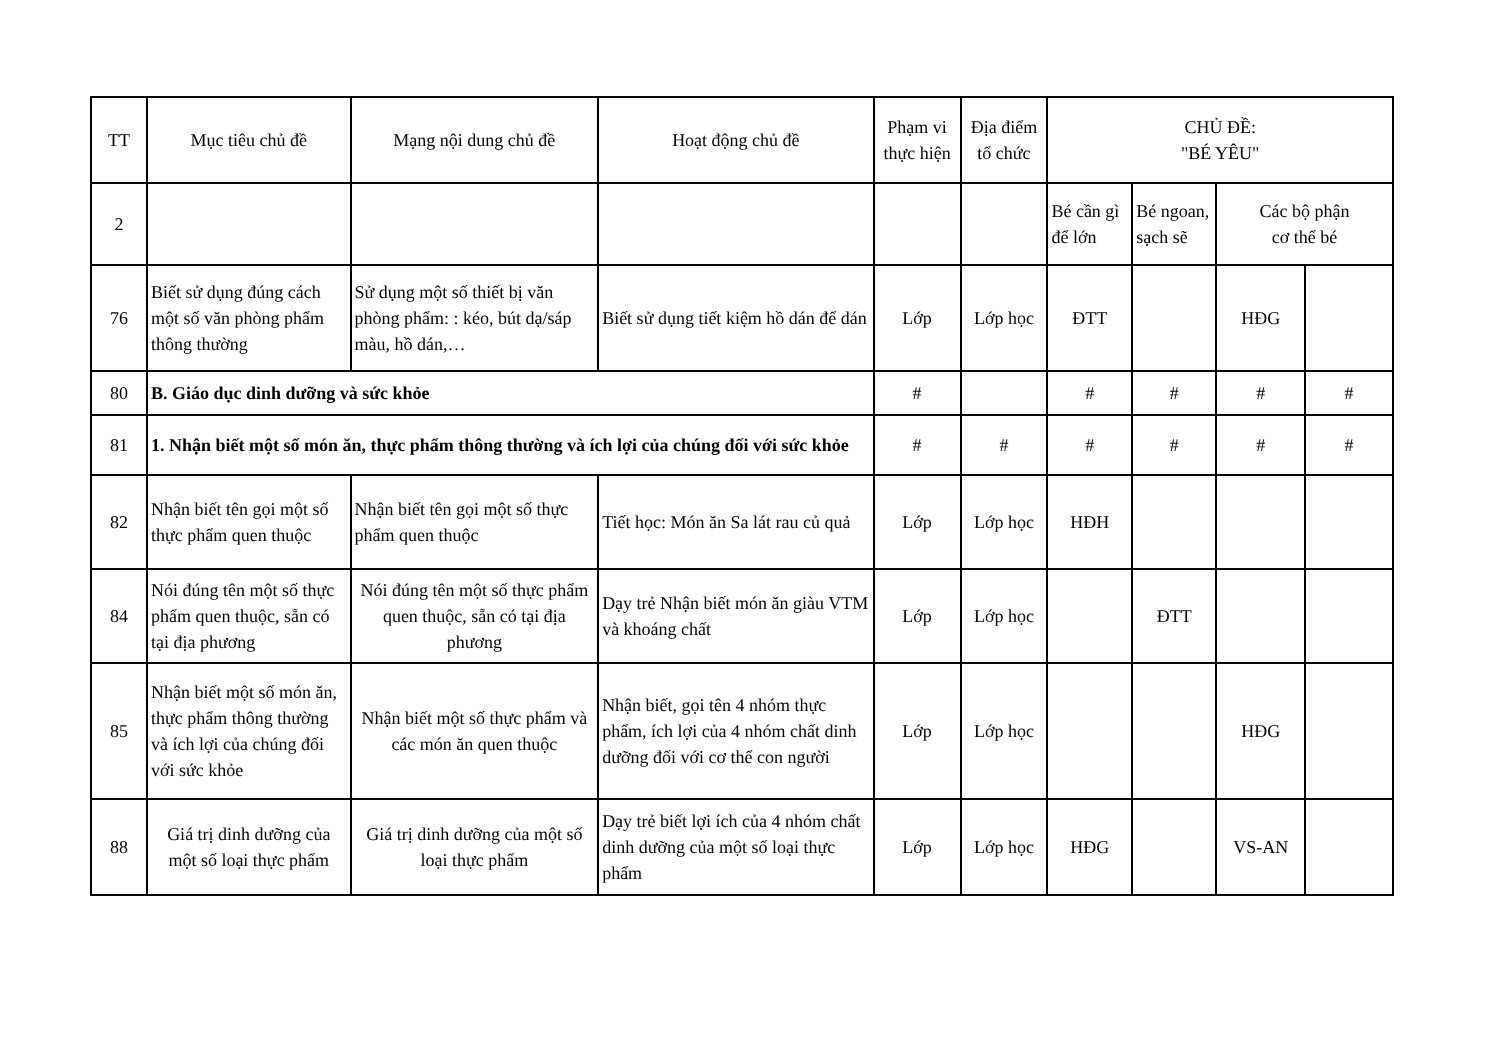| TT | Mục tiêu chủ đề | Mạng nội dung chủ đề | Hoạt động chủ đề | Phạm vi thực hiện | Địa điểm tổ chức | CHỦ ĐỀ: "BÉ YÊU" | | | |
| --- | --- | --- | --- | --- | --- | --- | --- | --- | --- |
| 2 | | | | | | Bé cần gì để lớn | Bé ngoan, sạch sẽ | Các bộ phận cơ thể bé | |
| 76 | Biết sử dụng đúng cách một số văn phòng phẩm thông thường | Sử dụng một số thiết bị văn phòng phẩm: : kéo, bút dạ/sáp màu, hồ dán,… | Biết sử dụng tiết kiệm hồ dán để dán | Lớp | Lớp học | ĐTT | | HĐG | |
| 80 | B. Giáo dục dinh dưỡng và sức khỏe | | | # | | # | # | # | # |
| 81 | 1. Nhận biết một số món ăn, thực phẩm thông thường và ích lợi của chúng đối với sức khỏe | | | # | # | # | # | # | # |
| 82 | Nhận biết tên gọi một số thực phẩm quen thuộc | Nhận biết tên gọi một số thực phẩm quen thuộc | Tiết học: Món ăn Sa lát rau củ quả | Lớp | Lớp học | HĐH | | | |
| 84 | Nói đúng tên một số thực phẩm quen thuộc, sẵn có tại địa phương | Nói đúng tên một số thực phẩm quen thuộc, sẵn có tại địa phương | Dạy trẻ Nhận biết món ăn giàu VTM và khoáng chất | Lớp | Lớp học | | ĐTT | | |
| 85 | Nhận biết một số món ăn, thực phẩm thông thường và ích lợi của chúng đối với sức khỏe | Nhận biết một số thực phẩm và các món ăn quen thuộc | Nhận biết, gọi tên 4 nhóm thực phẩm, ích lợi của 4 nhóm chất dinh dưỡng đối với cơ thể con người | Lớp | Lớp học | | | HĐG | |
| 88 | Giá trị dinh dưỡng của một số loại thực phẩm | Giá trị dinh dưỡng của một số loại thực phẩm | Dạy trẻ biết lợi ích của 4 nhóm chất dinh dưỡng của một số loại thực phẩm | Lớp | Lớp học | HĐG | | VS-AN | |